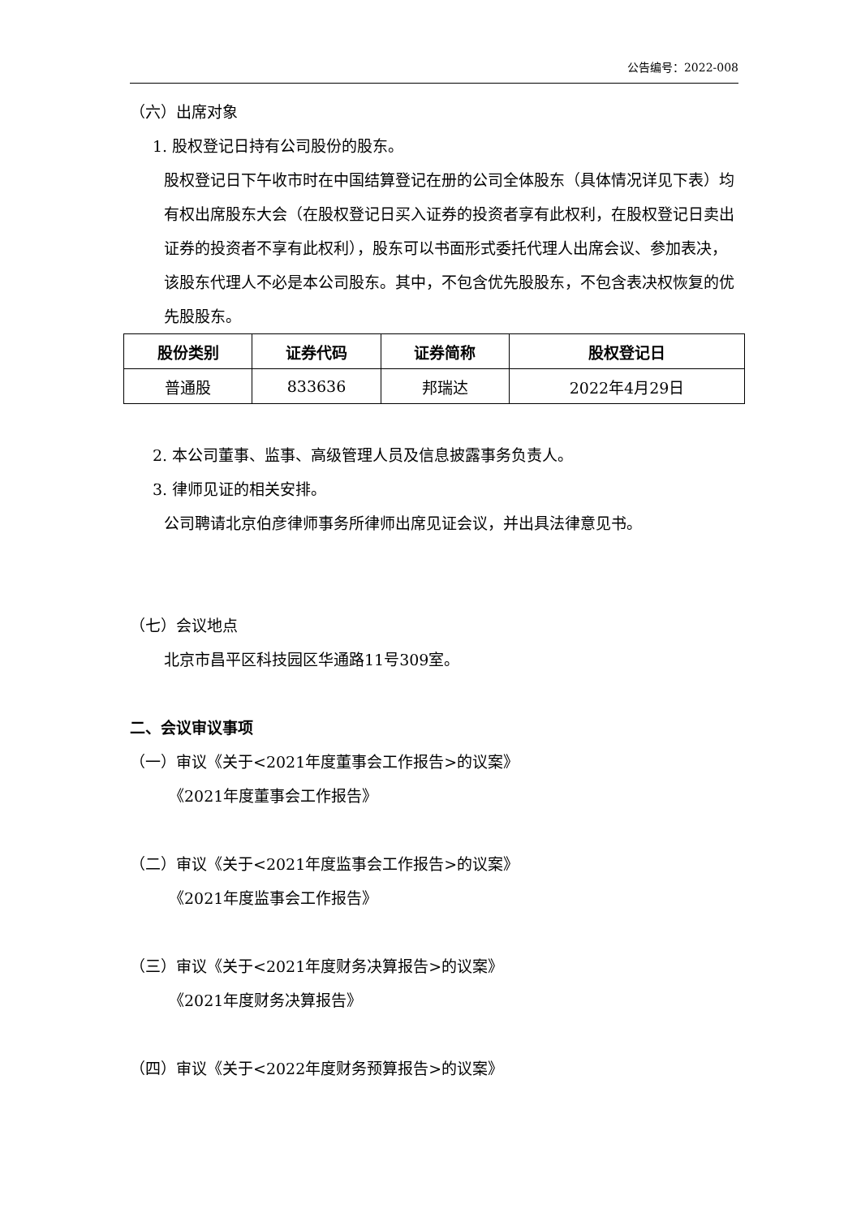公告编号：2022-008
（六）出席对象
1. 股权登记日持有公司股份的股东。
股权登记日下午收市时在中国结算登记在册的公司全体股东（具体情况详见下表）均有权出席股东大会（在股权登记日买入证券的投资者享有此权利，在股权登记日卖出证券的投资者不享有此权利），股东可以书面形式委托代理人出席会议、参加表决，该股东代理人不必是本公司股东。其中，不包含优先股股东，不包含表决权恢复的优先股股东。
| 股份类别 | 证券代码 | 证券简称 | 股权登记日 |
| --- | --- | --- | --- |
| 普通股 | 833636 | 邦瑞达 | 2022年4月29日 |
2. 本公司董事、监事、高级管理人员及信息披露事务负责人。
3. 律师见证的相关安排。
公司聘请北京伯彦律师事务所律师出席见证会议，并出具法律意见书。
（七）会议地点
北京市昌平区科技园区华通路11号309室。
二、会议审议事项
（一）审议《关于<2021年度董事会工作报告>的议案》
《2021年度董事会工作报告》
（二）审议《关于<2021年度监事会工作报告>的议案》
《2021年度监事会工作报告》
（三）审议《关于<2021年度财务决算报告>的议案》
《2021年度财务决算报告》
（四）审议《关于<2022年度财务预算报告>的议案》